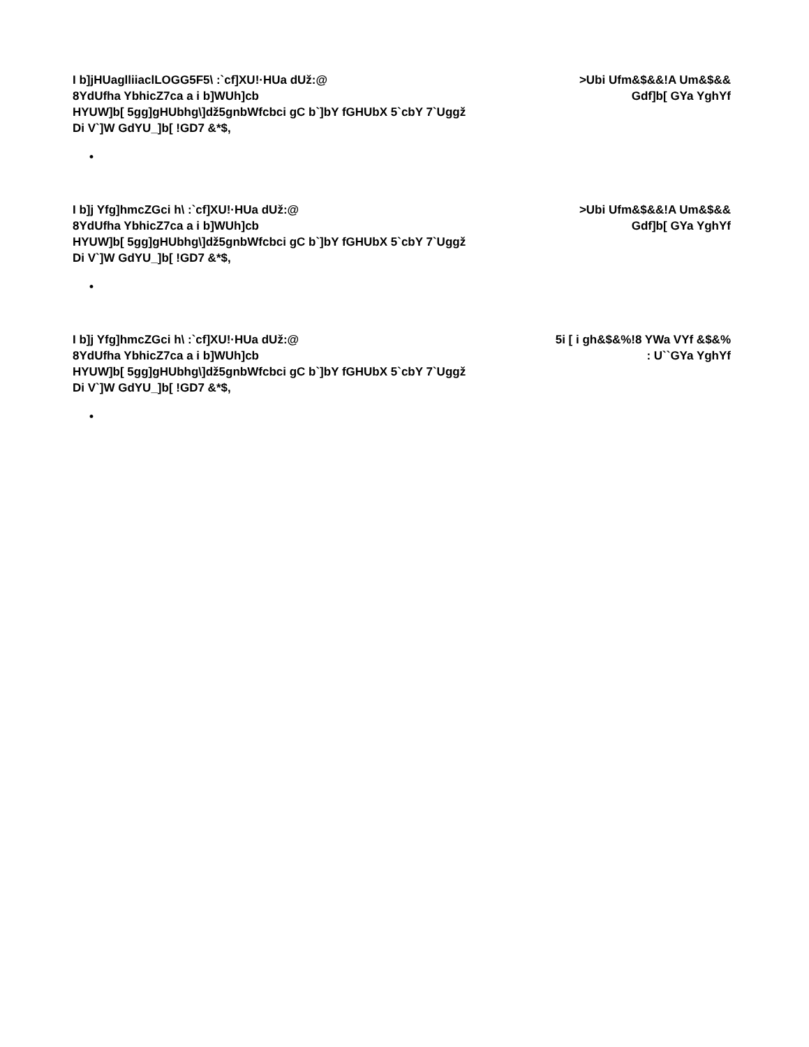I b]jHUaglliiaclLOGG5F5\ :`cf]XU!·HUa dUž:@
8YdUfha YbhicZ7ca a i b]WUh]cb
HYUW]b[ 5gg]gHUbhg\]dž5gnbWfcbci gC b`]bY fGHUbX 5`cbY 7`Uggž
Di V`]W GdYU_]b[ !GD7 &*$,
>Ubi Ufm&$&&!A Um&$&&
Gdf]b[ GYa YghYf
•
I b]j Yfg]hmcZGci h\ :`cf]XU!·HUa dUž:@
8YdUfha YbhicZ7ca a i b]WUh]cb
HYUW]b[ 5gg]gHUbhg\]dž5gnbWfcbci gC b`]bY fGHUbX 5`cbY 7`Uggž
Di V`]W GdYU_]b[ !GD7 &*$,
>Ubi Ufm&$&&!A Um&$&&
Gdf]b[ GYa YghYf
•
I b]j Yfg]hmcZGci h\ :`cf]XU!·HUa dUž:@
8YdUfha YbhicZ7ca a i b]WUh]cb
HYUW]b[ 5gg]gHUbhg\]dž5gnbWfcbci gC b`]bY fGHUbX 5`cbY 7`Uggž
Di V`]W GdYU_]b[ !GD7 &*$,
5i [ i gh&$&%!8 YWa VYf &$&%
: U``GYa YghYf
•